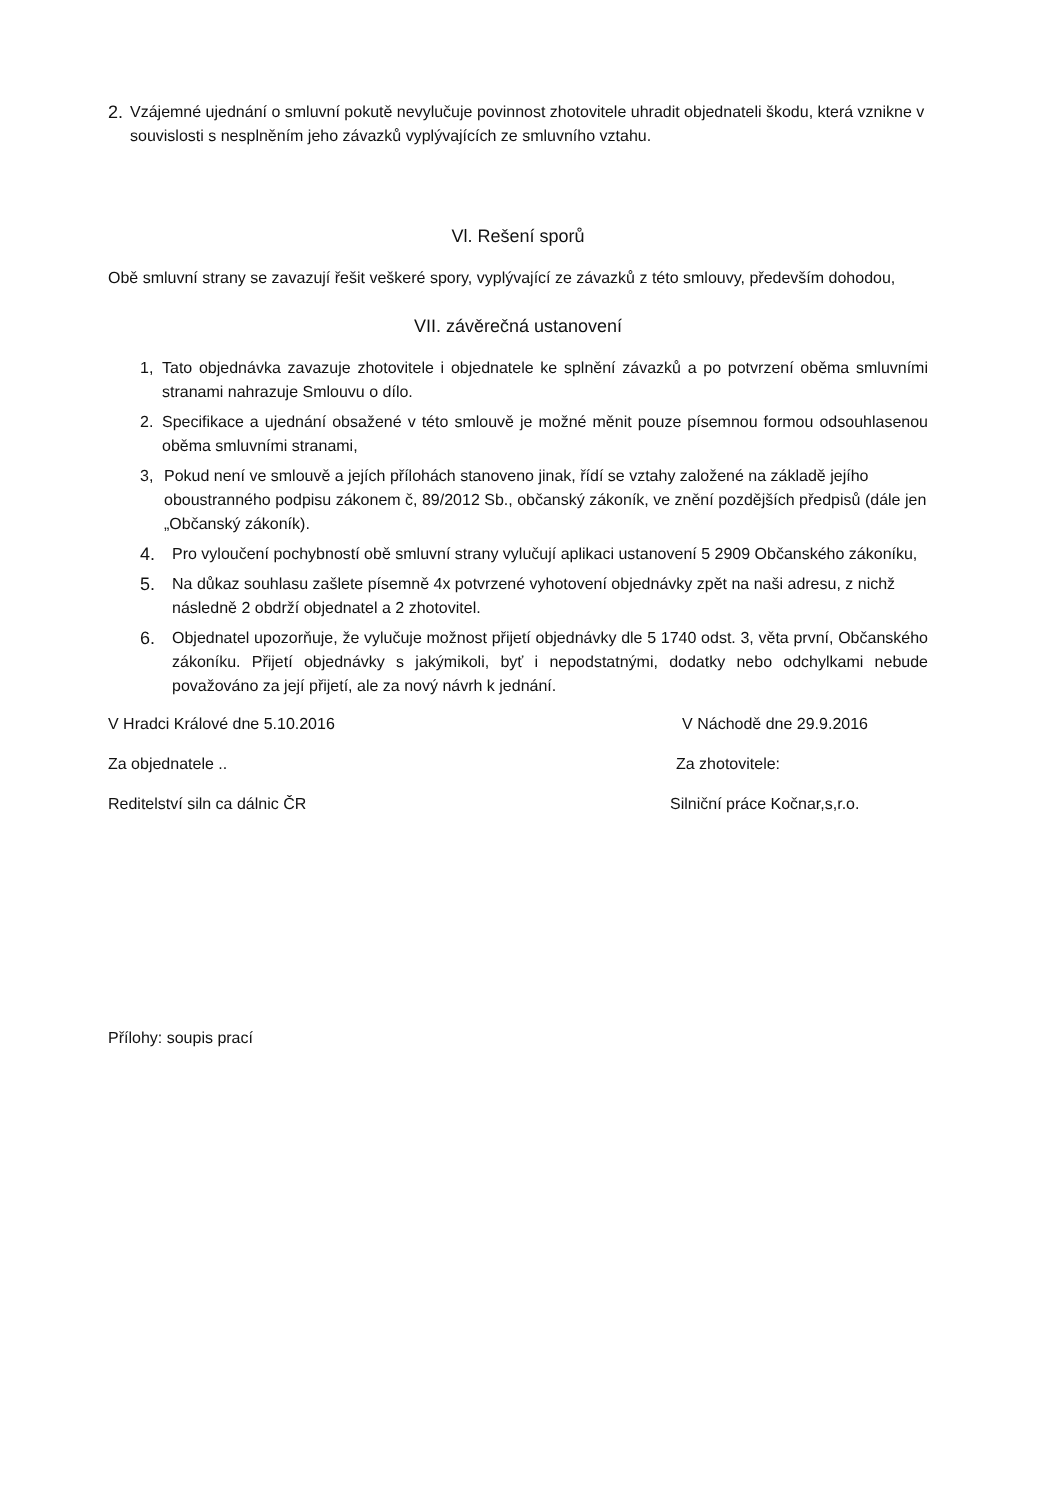2. Vzájemné ujednání o smluvní pokutě nevylučuje povinnost zhotovitele uhradit objednateli škodu, která vznikne v souvislosti s nesplněním jeho závazků vyplývajících ze smluvního vztahu.
Vl. Rešení sporů
Obě smluvní strany se zavazují řešit veškeré spory, vyplývající ze závazků z této smlouvy, především dohodou,
VII. závěrečná ustanovení
1, Tato objednávka zavazuje zhotovitele i objednatele ke splnění závazků a po potvrzení oběma smluvními stranami nahrazuje Smlouvu o dílo.
2. Specifikace a ujednání obsažené v této smlouvě je možné měnit pouze písemnou formou odsouhlasenou oběma smluvními stranami,
3, Pokud není ve smlouvě a jejích přílohách stanoveno jinak, řídí se vztahy založené na základě jejího oboustranného podpisu zákonem č, 89/2012 Sb., občanský zákoník, ve znění pozdějších předpisů (dále jen „Občanský zákoník).
4. Pro vyloučení pochybností obě smluvní strany vylučují aplikaci ustanovení 5 2909 Občanského zákoníku,
5. Na důkaz souhlasu zašlete písemně 4x potvrzené vyhotovení objednávky zpět na naši adresu, z nichž následně 2 obdrží objednatel a 2 zhotovitel.
6. Objednatel upozorňuje, že vylučuje možnost přijetí objednávky dle 5 1740 odst. 3, věta první, Občanského zákoníku. Přijetí objednávky s jakýmikoli, byť i nepodstatnými, dodatky nebo odchylkami nebude považováno za její přijetí, ale za nový návrh k jednání.
V Hradci Králové dne 5.10.2016 V Náchodě dne 29.9.2016
Za objednatele .. Za zhotovitele:
Reditelství siln ca dálnic ČR Silniční práce Kočnar,s,r.o.
Přílohy: soupis prací